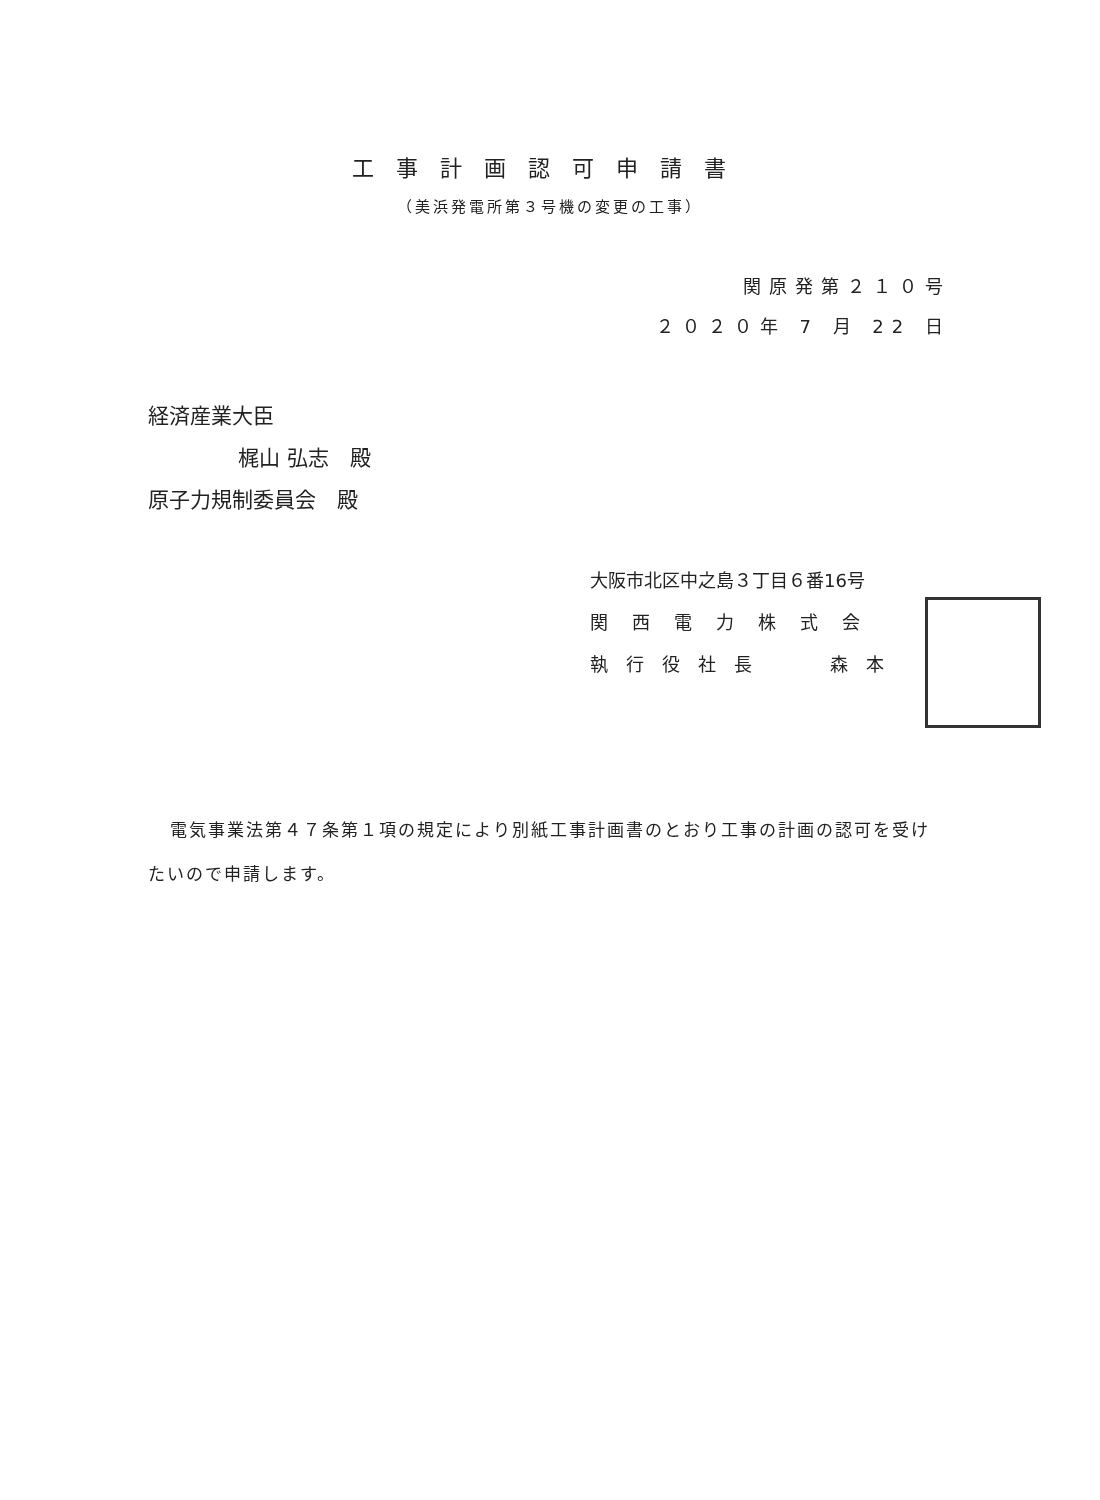工事計画認可申請書
（美浜発電所第３号機の変更の工事）
関原発第２１０号
２０２０年 7 月 22 日
経済産業大臣
梶山 弘志　殿
原子力規制委員会　殿
大阪市北区中之島３丁目６番16号
関西電力株式会
執行役社長　 森本
電気事業法第４７条第１項の規定により別紙工事計画書のとおり工事の計画の認可を受けたいので申請します。